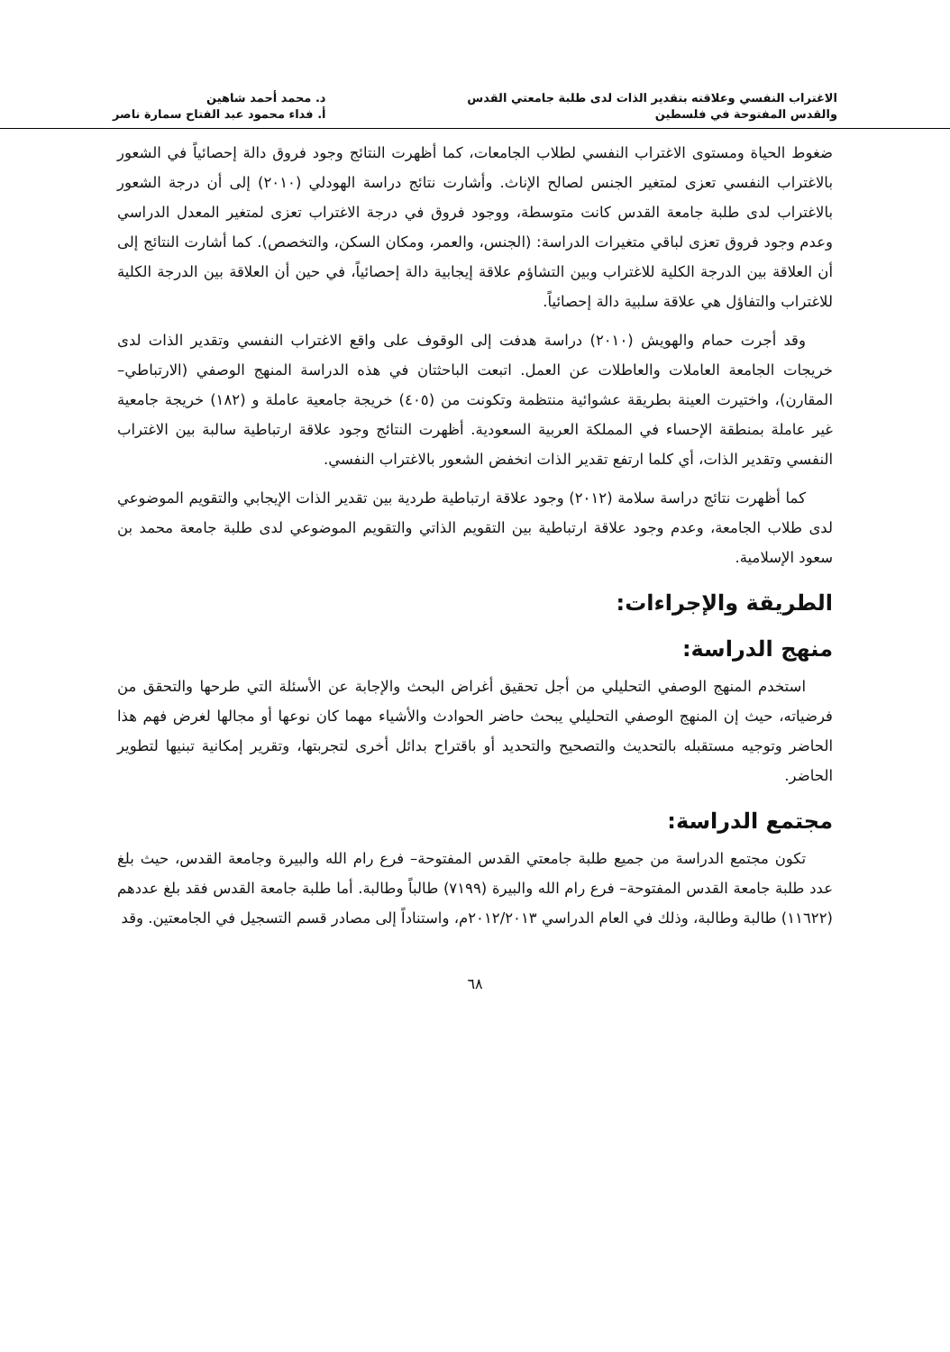الاغتراب النفسي وعلاقته بتقدير الذات لدى طلبة جامعتي القدس
والقدس المفتوحة في فلسطين
د. محمد أحمد شاهين
أ. فداء محمود عبد الفتاح سمارة ناصر
ضغوط الحياة ومستوى الاغتراب النفسي لطلاب الجامعات، كما أظهرت النتائج وجود فروق دالة إحصائياً في الشعور بالاغتراب النفسي تعزى لمتغير الجنس لصالح الإناث. وأشارت نتائج دراسة الهودلي (٢٠١٠) إلى أن درجة الشعور بالاغتراب لدى طلبة جامعة القدس كانت متوسطة، ووجود فروق في درجة الاغتراب تعزى لمتغير المعدل الدراسي وعدم وجود فروق تعزى لباقي متغيرات الدراسة: (الجنس، والعمر، ومكان السكن، والتخصص). كما أشارت النتائج إلى أن العلاقة بين الدرجة الكلية للاغتراب وبين التشاؤم علاقة إيجابية دالة إحصائياً، في حين أن العلاقة بين الدرجة الكلية للاغتراب والتفاؤل هي علاقة سلبية دالة إحصائياً.
وقد أجرت حمام والهويش (٢٠١٠) دراسة هدفت إلى الوقوف على واقع الاغتراب النفسي وتقدير الذات لدى خريجات الجامعة العاملات والعاطلات عن العمل. اتبعت الباحثتان في هذه الدراسة المنهج الوصفي (الارتباطي–المقارن)، واختيرت العينة بطريقة عشوائية منتظمة وتكونت من (٤٠٥) خريجة جامعية عاملة و (١٨٢) خريجة جامعية غير عاملة بمنطقة الإحساء في المملكة العربية السعودية. أظهرت النتائج وجود علاقة ارتباطية سالبة بين الاغتراب النفسي وتقدير الذات، أي كلما ارتفع تقدير الذات انخفض الشعور بالاغتراب النفسي.
كما أظهرت نتائج دراسة سلامة (٢٠١٢) وجود علاقة ارتباطية طردية بين تقدير الذات الإيجابي والتقويم الموضوعي لدى طلاب الجامعة، وعدم وجود علاقة ارتباطية بين التقويم الذاتي والتقويم الموضوعي لدى طلبة جامعة محمد بن سعود الإسلامية.
الطريقة والإجراءات:
منهج الدراسة:
استخدم المنهج الوصفي التحليلي من أجل تحقيق أغراض البحث والإجابة عن الأسئلة التي طرحها والتحقق من فرضياته، حيث إن المنهج الوصفي التحليلي يبحث حاضر الحوادث والأشياء مهما كان نوعها أو مجالها لغرض فهم هذا الحاضر وتوجيه مستقبله بالتحديث والتصحيح والتحديد أو باقتراح بدائل أخرى لتجربتها، وتقرير إمكانية تبنيها لتطوير الحاضر.
مجتمع الدراسة:
تكون مجتمع الدراسة من جميع طلبة جامعتي القدس المفتوحة– فرع رام الله والبيرة وجامعة القدس، حيث بلغ عدد طلبة جامعة القدس المفتوحة– فرع رام الله والبيرة (٧١٩٩) طالباً وطالبة. أما طلبة جامعة القدس فقد بلغ عددهم (١١٦٢٢) طالبة وطالبة، وذلك في العام الدراسي ٢٠١٢/٢٠١٣م، واستناداً إلى مصادر قسم التسجيل في الجامعتين. وقد
٦٨